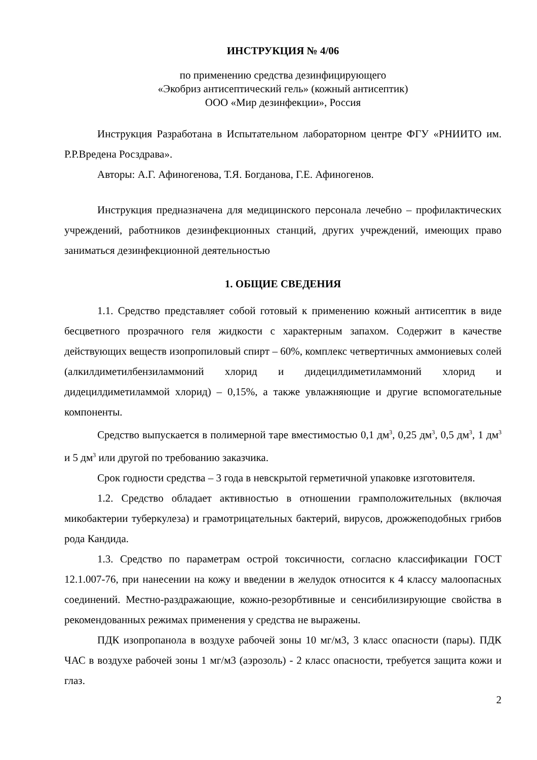ИНСТРУКЦИЯ № 4/06
по применению средства дезинфицирующего
«Экобриз антисептический гель» (кожный антисептик)
ООО «Мир дезинфекции», Россия
Инструкция Разработана в Испытательном лабораторном центре ФГУ «РНИИТО им. Р.Р.Вредена Росздрава».
Авторы: А.Г. Афиногенова, Т.Я. Богданова, Г.Е. Афиногенов.
Инструкция предназначена для медицинского персонала лечебно – профилактических учреждений, работников дезинфекционных станций, других учреждений, имеющих право заниматься дезинфекционной деятельностью
1. ОБЩИЕ СВЕДЕНИЯ
1.1. Средство представляет собой готовый к применению кожный антисептик в виде бесцветного прозрачного геля жидкости с характерным запахом. Содержит в качестве действующих веществ изопропиловый спирт – 60%, комплекс четвертичных аммониевых солей (алкилдиметилбензиламмоний хлорид и дидецилдиметиламмоний хлорид и дидецилдиметиламмой хлорид) – 0,15%, а также увлажняющие и другие вспомогательные компоненты.
Средство выпускается в полимерной таре вместимостью 0,1 дм<sup>3</sup>, 0,25 дм<sup>3</sup>, 0,5 дм<sup>3</sup>, 1 дм<sup>3</sup> и 5 дм<sup>3</sup> или другой по требованию заказчика.
Срок годности средства – 3 года в невскрытой герметичной упаковке изготовителя.
1.2. Средство обладает активностью в отношении грамположительных (включая микобактерии туберкулеза) и грамотрицательных бактерий, вирусов, дрожжеподобных грибов рода Кандида.
1.3. Средство по параметрам острой токсичности, согласно классификации ГОСТ 12.1.007-76, при нанесении на кожу и введении в желудок относится к 4 классу малоопасных соединений. Местно-раздражающие, кожно-резорбтивные и сенсибилизирующие свойства в рекомендованных режимах применения у средства не выражены.
ПДК изопропанола в воздухе рабочей зоны 10 мг/м3, 3 класс опасности (пары). ПДК ЧАС в воздухе рабочей зоны 1 мг/м3 (аэрозоль) - 2 класс опасности, требуется защита кожи и глаз.
2